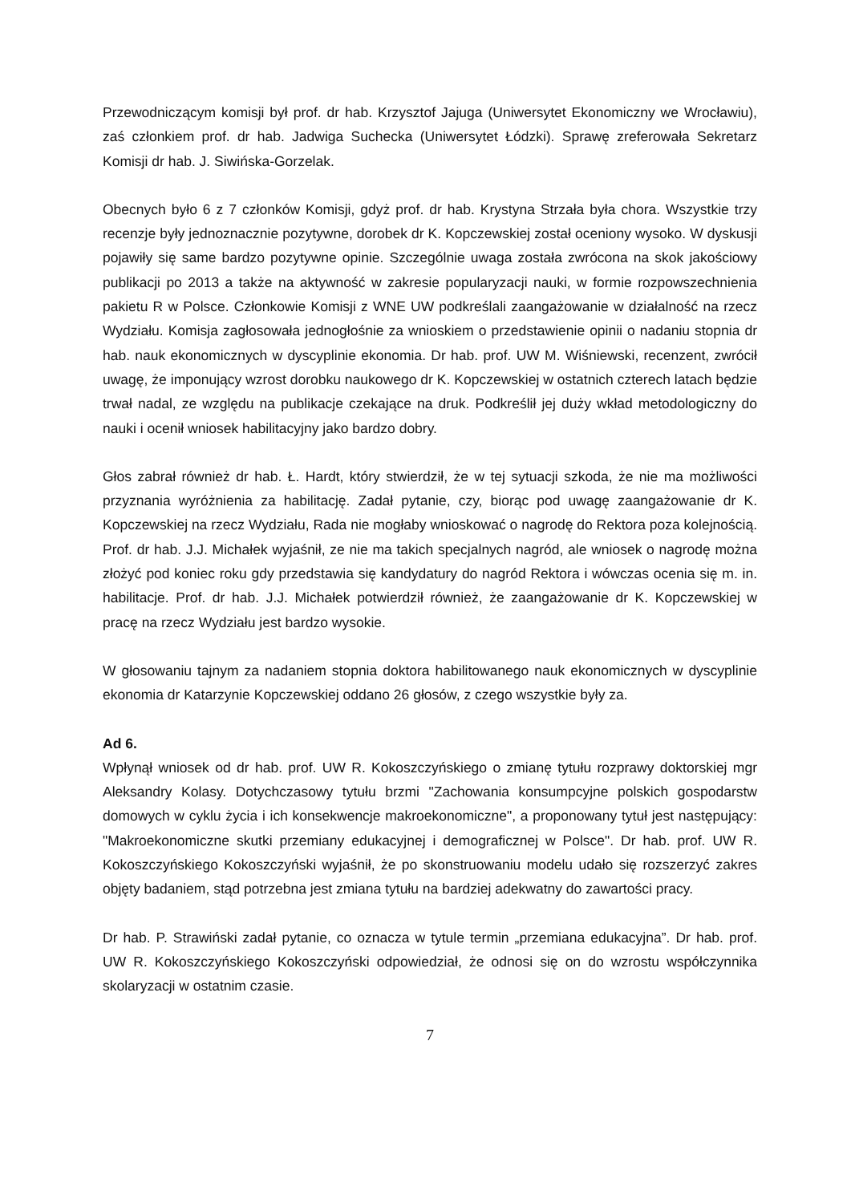Przewodniczącym komisji był prof. dr hab. Krzysztof Jajuga (Uniwersytet Ekonomiczny we Wrocławiu), zaś członkiem prof. dr hab. Jadwiga Suchecka (Uniwersytet Łódzki). Sprawę zreferowała Sekretarz Komisji dr hab. J. Siwińska-Gorzelak.
Obecnych było 6 z 7 członków Komisji, gdyż prof. dr hab. Krystyna Strzała była chora. Wszystkie trzy recenzje były jednoznacznie pozytywne, dorobek dr K. Kopczewskiej został oceniony wysoko. W dyskusji pojawiły się same bardzo pozytywne opinie. Szczególnie uwaga została zwrócona na skok jakościowy publikacji po 2013 a także na aktywność w zakresie popularyzacji nauki, w formie rozpowszechnienia pakietu R w Polsce. Członkowie Komisji z WNE UW podkreślali zaangażowanie w działalność na rzecz Wydziału. Komisja zagłosowała jednogłośnie za wnioskiem o przedstawienie opinii o nadaniu stopnia dr hab. nauk ekonomicznych w dyscyplinie ekonomia. Dr hab. prof. UW M. Wiśniewski, recenzent, zwrócił uwagę, że imponujący wzrost dorobku naukowego dr K. Kopczewskiej w ostatnich czterech latach będzie trwał nadal, ze względu na publikacje czekające na druk. Podkreślił jej duży wkład metodologiczny do nauki i ocenił wniosek habilitacyjny jako bardzo dobry.
Głos zabrał również dr hab. Ł. Hardt, który stwierdził, że w tej sytuacji szkoda, że nie ma możliwości przyznania wyróżnienia za habilitację. Zadał pytanie, czy, biorąc pod uwagę zaangażowanie dr K. Kopczewskiej na rzecz Wydziału, Rada nie mogłaby wnioskować o nagrodę do Rektora poza kolejnością. Prof. dr hab. J.J. Michałek wyjaśnił, ze nie ma takich specjalnych nagród, ale wniosek o nagrodę można złożyć pod koniec roku gdy przedstawia się kandydatury do nagród Rektora i wówczas ocenia się m. in. habilitacje. Prof. dr hab. J.J. Michałek potwierdził również, że zaangażowanie dr K. Kopczewskiej w pracę na rzecz Wydziału jest bardzo wysokie.
W głosowaniu tajnym za nadaniem stopnia doktora habilitowanego nauk ekonomicznych w dyscyplinie ekonomia dr Katarzynie Kopczewskiej oddano 26 głosów, z czego wszystkie były za.
Ad 6.
Wpłynął wniosek od dr hab. prof. UW R. Kokoszczyńskiego o zmianę tytułu rozprawy doktorskiej mgr Aleksandry Kolasy. Dotychczasowy tytułu brzmi "Zachowania konsumpcyjne polskich gospodarstw domowych w cyklu życia i ich konsekwencje makroekonomiczne", a proponowany tytuł jest następujący: "Makroekonomiczne skutki przemiany edukacyjnej i demograficznej w Polsce". Dr hab. prof. UW R. Kokoszczyńskiego Kokoszczyński wyjaśnił, że po skonstruowaniu modelu udało się rozszerzyć zakres objęty badaniem, stąd potrzebna jest zmiana tytułu na bardziej adekwatny do zawartości pracy.
Dr hab. P. Strawiński zadał pytanie, co oznacza w tytule termin „przemiana edukacyjna”. Dr hab. prof. UW R. Kokoszczyńskiego Kokoszczyński odpowiedział, że odnosi się on do wzrostu współczynnika skolaryzacji w ostatnim czasie.
7